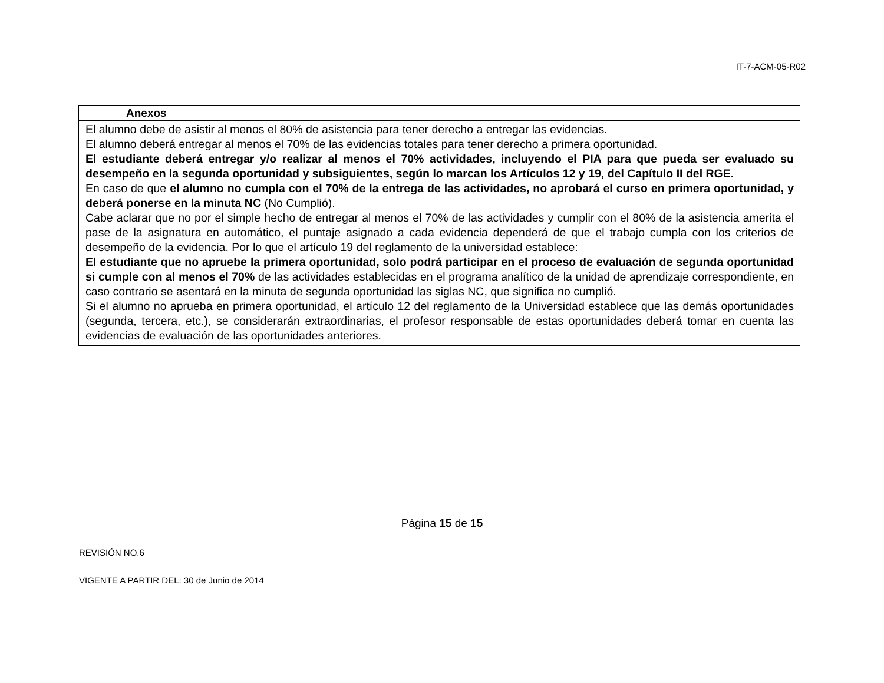IT-7-ACM-05-R02
| Anexos |
| --- |
| El alumno debe de asistir al menos el 80% de asistencia para tener derecho a entregar las evidencias. El alumno deberá entregar al menos el 70% de las evidencias totales para tener derecho a primera oportunidad. El estudiante deberá entregar y/o realizar al menos el 70% actividades, incluyendo el PIA para que pueda ser evaluado su desempeño en la segunda oportunidad y subsiguientes, según lo marcan los Artículos 12 y 19, del Capítulo II del RGE. En caso de que el alumno no cumpla con el 70% de la entrega de las actividades, no aprobará el curso en primera oportunidad, y deberá ponerse en la minuta NC (No Cumplió). Cabe aclarar que no por el simple hecho de entregar al menos el 70% de las actividades y cumplir con el 80% de la asistencia amerita el pase de la asignatura en automático, el puntaje asignado a cada evidencia dependerá de que el trabajo cumpla con los criterios de desempeño de la evidencia. Por lo que el artículo 19 del reglamento de la universidad establece: El estudiante que no apruebe la primera oportunidad, solo podrá participar en el proceso de evaluación de segunda oportunidad si cumple con al menos el 70% de las actividades establecidas en el programa analítico de la unidad de aprendizaje correspondiente, en caso contrario se asentará en la minuta de segunda oportunidad las siglas NC, que significa no cumplió. Si el alumno no aprueba en primera oportunidad, el artículo 12 del reglamento de la Universidad establece que las demás oportunidades (segunda, tercera, etc.), se considerarán extraordinarias, el profesor responsable de estas oportunidades deberá tomar en cuenta las evidencias de evaluación de las oportunidades anteriores. |
Página 15 de 15
REVISIÓN NO.6
VIGENTE A PARTIR DEL: 30 de Junio de 2014